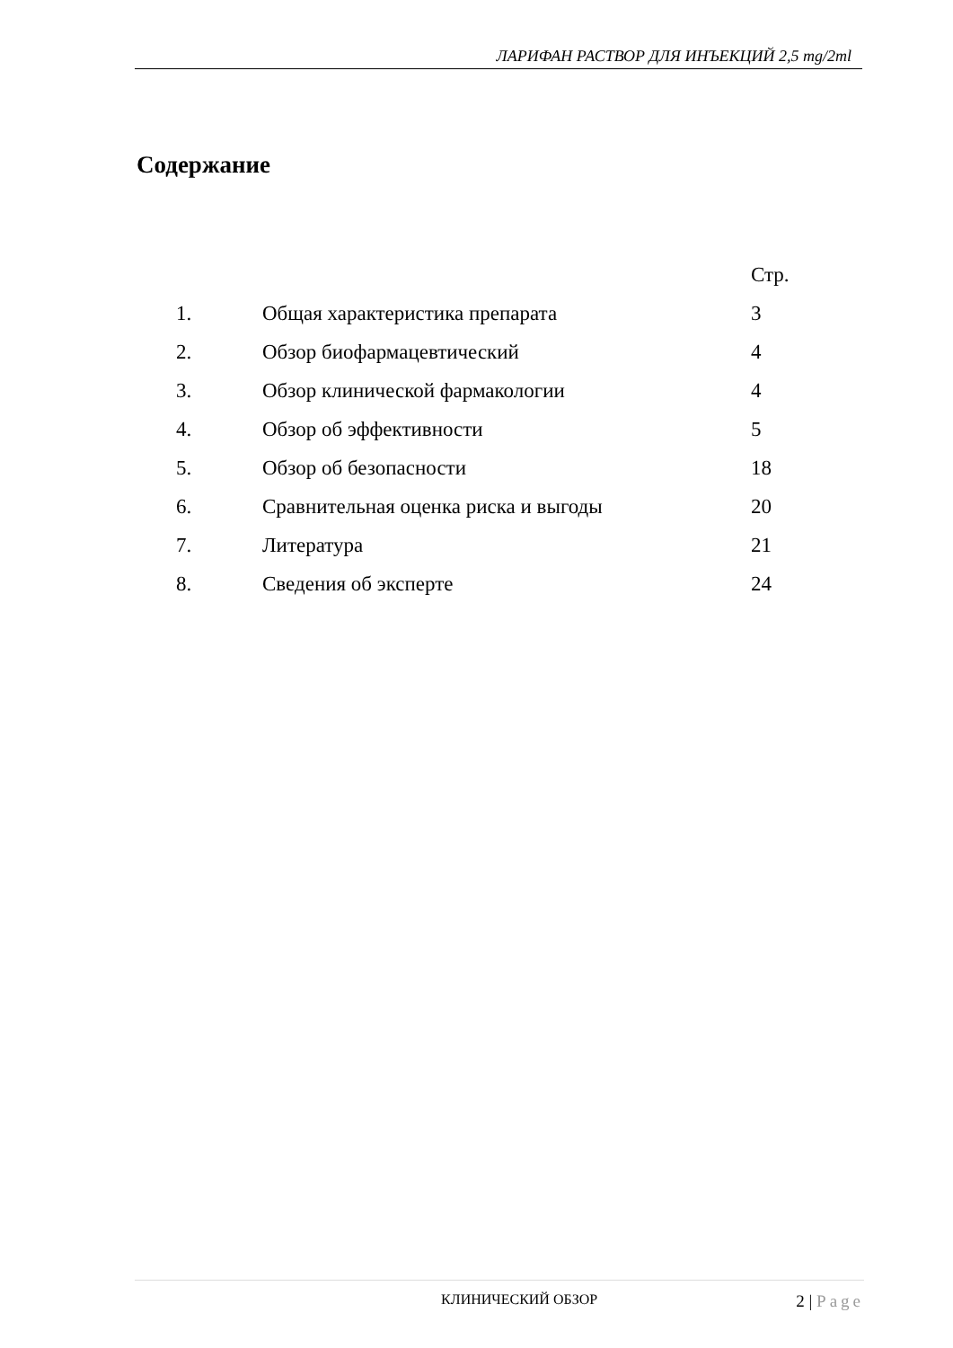ЛАРИФАН РАСТВОР ДЛЯ ИНЪЕКЦИЙ 2,5 mg/2ml
Содержание
| | | Стр. |
| --- | --- | --- |
| 1. | Общая характеристика препарата | 3 |
| 2. | Обзор биофармацевтический | 4 |
| 3. | Обзор клинической фармакологии | 4 |
| 4. | Обзор об эффективности | 5 |
| 5. | Обзор об безопасности | 18 |
| 6. | Сравнительная оценка риска и выгоды | 20 |
| 7. | Литература | 21 |
| 8. | Сведения об эксперте | 24 |
КЛИНИЧЕСКИЙ ОБЗОР
2 | Page